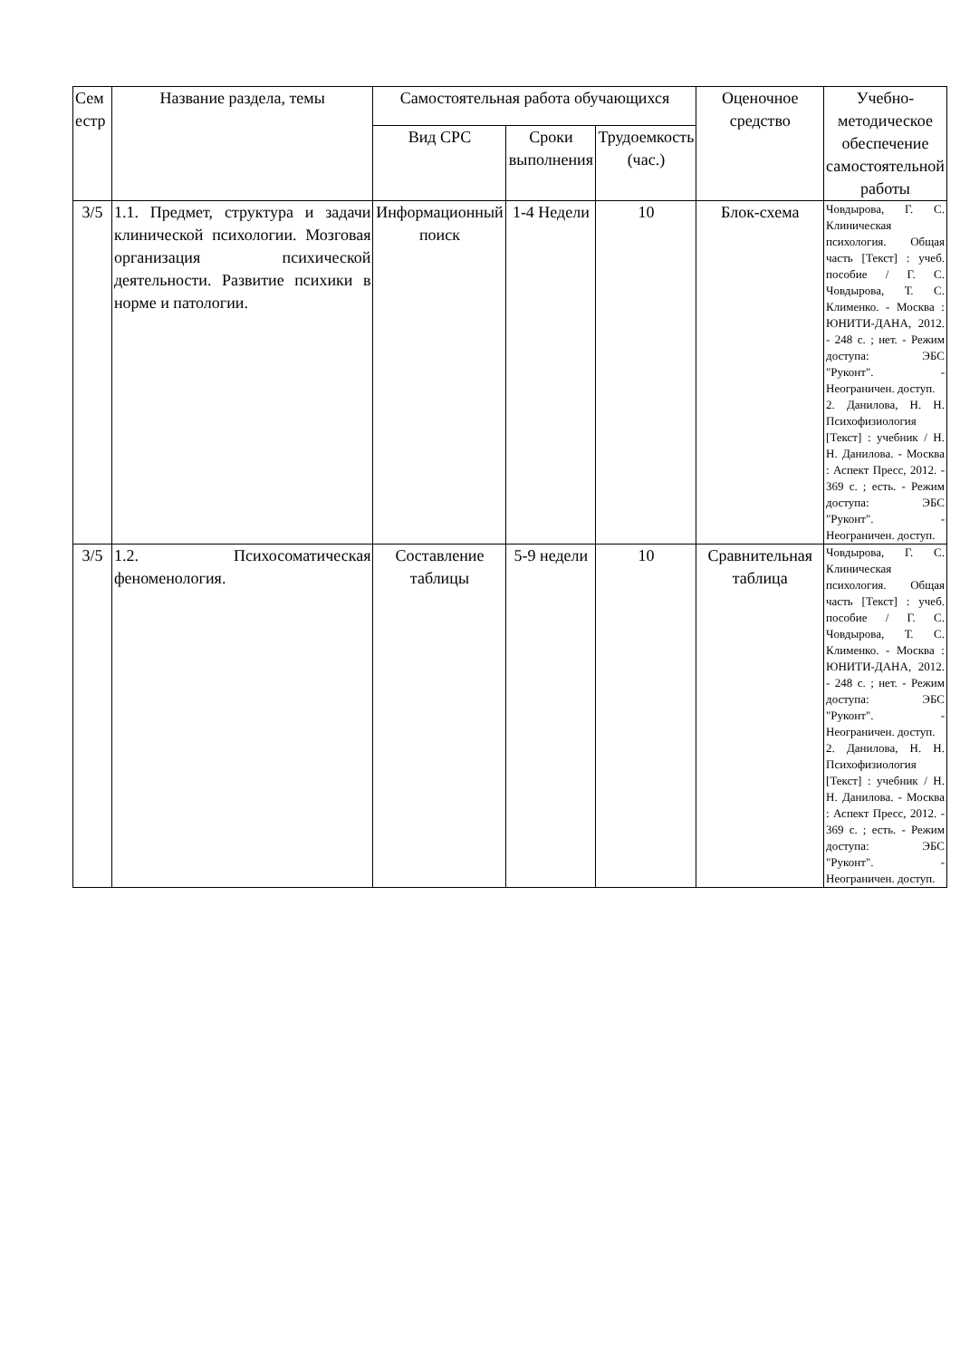| Сем естр | Название раздела, темы | Самостоятельная работа обучающихся | | | Оценочное средство | Учебно-методическое обеспечение самостоятельной работы |
| --- | --- | --- | --- | --- | --- | --- |
| | | Вид СРС | Сроки выполнения | Трудоемкость (час.) | | |
| 3/5 | 1.1. Предмет, структура и задачи клинической психологии. Мозговая организация психической деятельности. Развитие психики в норме и патологии. | Информационный поиск | 1-4 Недели | 10 | Блок-схема | Човдырова, Г. С. Клиническая психология. Общая часть [Текст] : учеб. пособие / Г. С. Човдырова, Т. С. Клименко. - Москва : ЮНИТИ-ДАНА, 2012. - 248 с. ; нет. - Режим доступа: ЭБС "Руконт". - Неограничен. доступ. 2. Данилова, Н. Н. Психофизиология [Текст] : учебник / Н. Н. Данилова. - Москва : Аспект Пресс, 2012. - 369 с. ; есть. - Режим доступа: ЭБС "Руконт". - Неограничен. доступ. |
| 3/5 | 1.2. Психосоматическая феноменология. | Составление таблицы | 5-9 недели | 10 | Сравнительная таблица | Човдырова, Г. С. Клиническая психология. Общая часть [Текст] : учеб. пособие / Г. С. Човдырова, Т. С. Клименко. - Москва : ЮНИТИ-ДАНА, 2012. - 248 с. ; нет. - Режим доступа: ЭБС "Руконт". - Неограничен. доступ. 2. Данилова, Н. Н. Психофизиология [Текст] : учебник / Н. Н. Данилова. - Москва : Аспект Пресс, 2012. - 369 с. ; есть. - Режим доступа: ЭБС "Руконт". - Неограничен. доступ. |